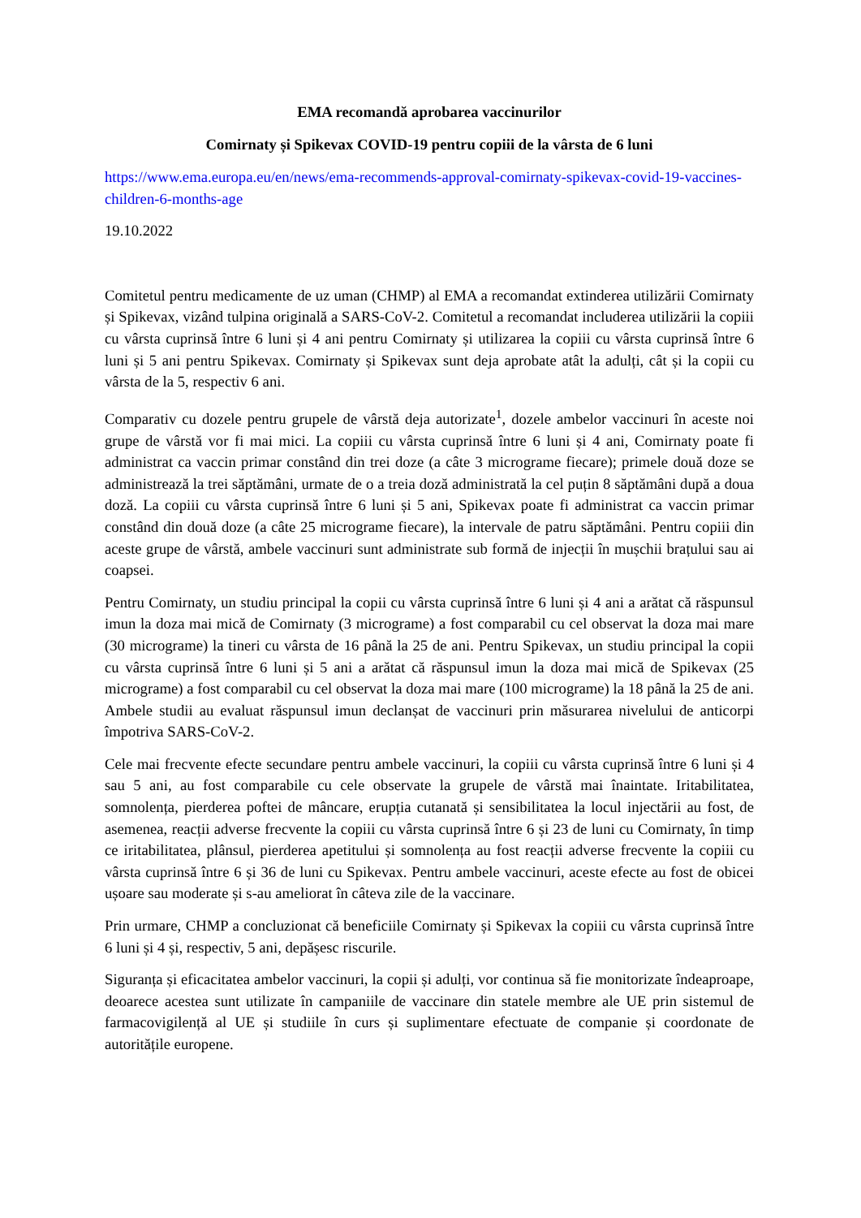EMA recomandă aprobarea vaccinurilor
Comirnaty și Spikevax COVID-19 pentru copiii de la vârsta de 6 luni
https://www.ema.europa.eu/en/news/ema-recommends-approval-comirnaty-spikevax-covid-19-vaccines-children-6-months-age
19.10.2022
Comitetul pentru medicamente de uz uman (CHMP) al EMA a recomandat extinderea utilizării Comirnaty și Spikevax, vizând tulpina originală a SARS-CoV-2. Comitetul a recomandat includerea utilizării la copiii cu vârsta cuprinsă între 6 luni și 4 ani pentru Comirnaty și utilizarea la copiii cu vârsta cuprinsă între 6 luni și 5 ani pentru Spikevax. Comirnaty și Spikevax sunt deja aprobate atât la adulți, cât și la copii cu vârsta de la 5, respectiv 6 ani.
Comparativ cu dozele pentru grupele de vârstă deja autorizate<sup>1</sup>, dozele ambelor vaccinuri în aceste noi grupe de vârstă vor fi mai mici. La copiii cu vârsta cuprinsă între 6 luni și 4 ani, Comirnaty poate fi administrat ca vaccin primar constând din trei doze (a câte 3 micrograme fiecare); primele două doze se administrează la trei săptămâni, urmate de o a treia doză administrată la cel puțin 8 săptămâni după a doua doză. La copiii cu vârsta cuprinsă între 6 luni și 5 ani, Spikevax poate fi administrat ca vaccin primar constând din două doze (a câte 25 micrograme fiecare), la intervale de patru săptămâni. Pentru copiii din aceste grupe de vârstă, ambele vaccinuri sunt administrate sub formă de injecții în mușchii brațului sau ai coapsei.
Pentru Comirnaty, un studiu principal la copii cu vârsta cuprinsă între 6 luni și 4 ani a arătat că răspunsul imun la doza mai mică de Comirnaty (3 micrograme) a fost comparabil cu cel observat la doza mai mare (30 micrograme) la tineri cu vârsta de 16 până la 25 de ani. Pentru Spikevax, un studiu principal la copii cu vârsta cuprinsă între 6 luni și 5 ani a arătat că răspunsul imun la doza mai mică de Spikevax (25 micrograme) a fost comparabil cu cel observat la doza mai mare (100 micrograme) la 18 până la 25 de ani. Ambele studii au evaluat răspunsul imun declanșat de vaccinuri prin măsurarea nivelului de anticorpi împotriva SARS-CoV-2.
Cele mai frecvente efecte secundare pentru ambele vaccinuri, la copiii cu vârsta cuprinsă între 6 luni și 4 sau 5 ani, au fost comparabile cu cele observate la grupele de vârstă mai înaintate. Iritabilitatea, somnolența, pierderea poftei de mâncare, erupția cutanată și sensibilitatea la locul injectării au fost, de asemenea, reacții adverse frecvente la copiii cu vârsta cuprinsă între 6 și 23 de luni cu Comirnaty, în timp ce iritabilitatea, plânsul, pierderea apetitului și somnolența au fost reacții adverse frecvente la copiii cu vârsta cuprinsă între 6 și 36 de luni cu Spikevax. Pentru ambele vaccinuri, aceste efecte au fost de obicei ușoare sau moderate și s-au ameliorat în câteva zile de la vaccinare.
Prin urmare, CHMP a concluzionat că beneficiile Comirnaty și Spikevax la copiii cu vârsta cuprinsă între 6 luni și 4 și, respectiv, 5 ani, depășesc riscurile.
Siguranța și eficacitatea ambelor vaccinuri, la copii și adulți, vor continua să fie monitorizate îndeaproape, deoarece acestea sunt utilizate în campaniile de vaccinare din statele membre ale UE prin sistemul de farmacovigilență al UE și studiile în curs și suplimentare efectuate de companie și coordonate de autoritățile europene.